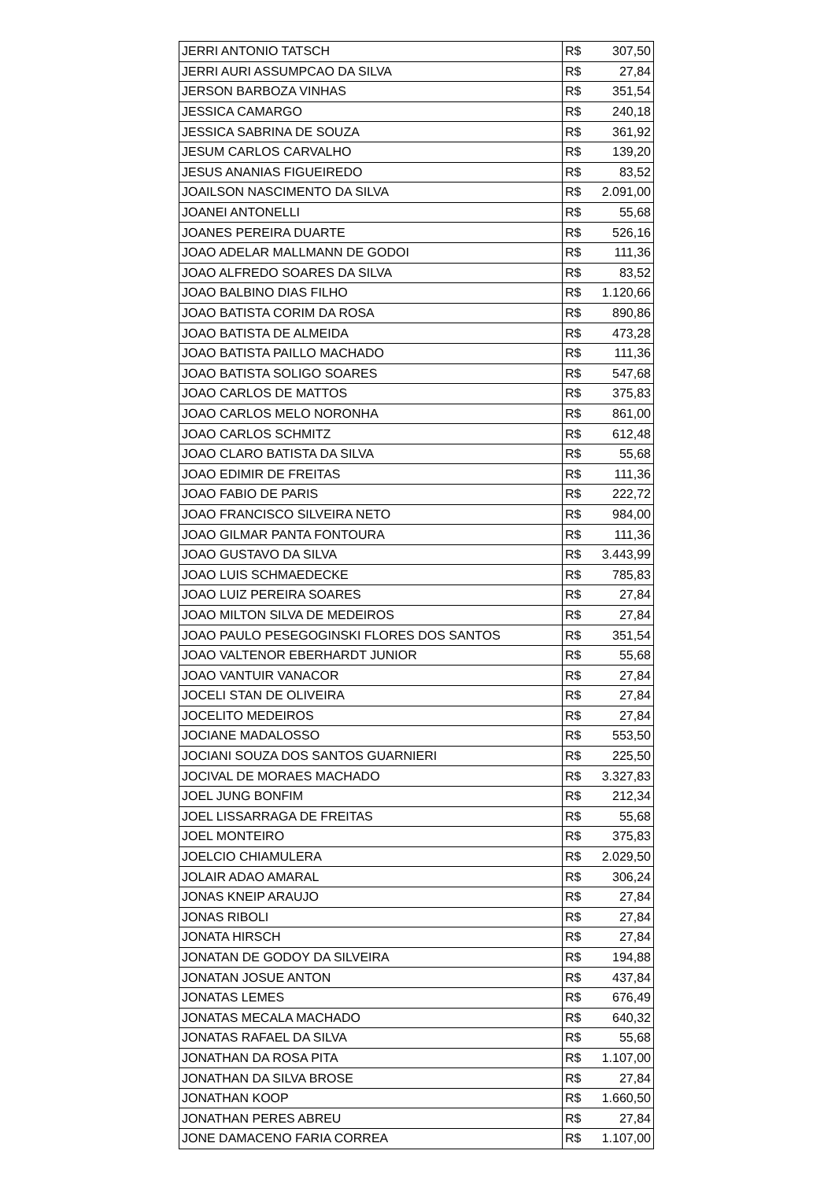| JERRI ANTONIO TATSCH | R$ | 307,50 |
| JERRI AURI ASSUMPCAO DA SILVA | R$ | 27,84 |
| JERSON BARBOZA VINHAS | R$ | 351,54 |
| JESSICA CAMARGO | R$ | 240,18 |
| JESSICA SABRINA DE SOUZA | R$ | 361,92 |
| JESUM CARLOS CARVALHO | R$ | 139,20 |
| JESUS ANANIAS FIGUEIREDO | R$ | 83,52 |
| JOAILSON NASCIMENTO DA SILVA | R$ | 2.091,00 |
| JOANEI ANTONELLI | R$ | 55,68 |
| JOANES PEREIRA DUARTE | R$ | 526,16 |
| JOAO ADELAR MALLMANN DE GODOI | R$ | 111,36 |
| JOAO ALFREDO SOARES DA SILVA | R$ | 83,52 |
| JOAO BALBINO DIAS FILHO | R$ | 1.120,66 |
| JOAO BATISTA CORIM DA ROSA | R$ | 890,86 |
| JOAO BATISTA DE ALMEIDA | R$ | 473,28 |
| JOAO BATISTA PAILLO MACHADO | R$ | 111,36 |
| JOAO BATISTA SOLIGO SOARES | R$ | 547,68 |
| JOAO CARLOS DE MATTOS | R$ | 375,83 |
| JOAO CARLOS MELO NORONHA | R$ | 861,00 |
| JOAO CARLOS SCHMITZ | R$ | 612,48 |
| JOAO CLARO BATISTA DA SILVA | R$ | 55,68 |
| JOAO EDIMIR DE FREITAS | R$ | 111,36 |
| JOAO FABIO DE PARIS | R$ | 222,72 |
| JOAO FRANCISCO SILVEIRA NETO | R$ | 984,00 |
| JOAO GILMAR PANTA FONTOURA | R$ | 111,36 |
| JOAO GUSTAVO DA SILVA | R$ | 3.443,99 |
| JOAO LUIS SCHMAEDECKE | R$ | 785,83 |
| JOAO LUIZ PEREIRA SOARES | R$ | 27,84 |
| JOAO MILTON SILVA DE MEDEIROS | R$ | 27,84 |
| JOAO PAULO PESEGOGINSKI FLORES DOS SANTOS | R$ | 351,54 |
| JOAO VALTENOR EBERHARDT JUNIOR | R$ | 55,68 |
| JOAO VANTUIR VANACOR | R$ | 27,84 |
| JOCELI STAN DE OLIVEIRA | R$ | 27,84 |
| JOCELITO MEDEIROS | R$ | 27,84 |
| JOCIANE MADALOSSO | R$ | 553,50 |
| JOCIANI SOUZA DOS SANTOS GUARNIERI | R$ | 225,50 |
| JOCIVAL DE MORAES MACHADO | R$ | 3.327,83 |
| JOEL JUNG BONFIM | R$ | 212,34 |
| JOEL LISSARRAGA DE FREITAS | R$ | 55,68 |
| JOEL MONTEIRO | R$ | 375,83 |
| JOELCIO CHIAMULERA | R$ | 2.029,50 |
| JOLAIR ADAO AMARAL | R$ | 306,24 |
| JONAS KNEIP ARAUJO | R$ | 27,84 |
| JONAS RIBOLI | R$ | 27,84 |
| JONATA HIRSCH | R$ | 27,84 |
| JONATAN DE GODOY DA SILVEIRA | R$ | 194,88 |
| JONATAN JOSUE ANTON | R$ | 437,84 |
| JONATAS LEMES | R$ | 676,49 |
| JONATAS MECALA MACHADO | R$ | 640,32 |
| JONATAS RAFAEL DA SILVA | R$ | 55,68 |
| JONATHAN DA ROSA PITA | R$ | 1.107,00 |
| JONATHAN DA SILVA BROSE | R$ | 27,84 |
| JONATHAN KOOP | R$ | 1.660,50 |
| JONATHAN PERES ABREU | R$ | 27,84 |
| JONE DAMACENO FARIA CORREA | R$ | 1.107,00 |